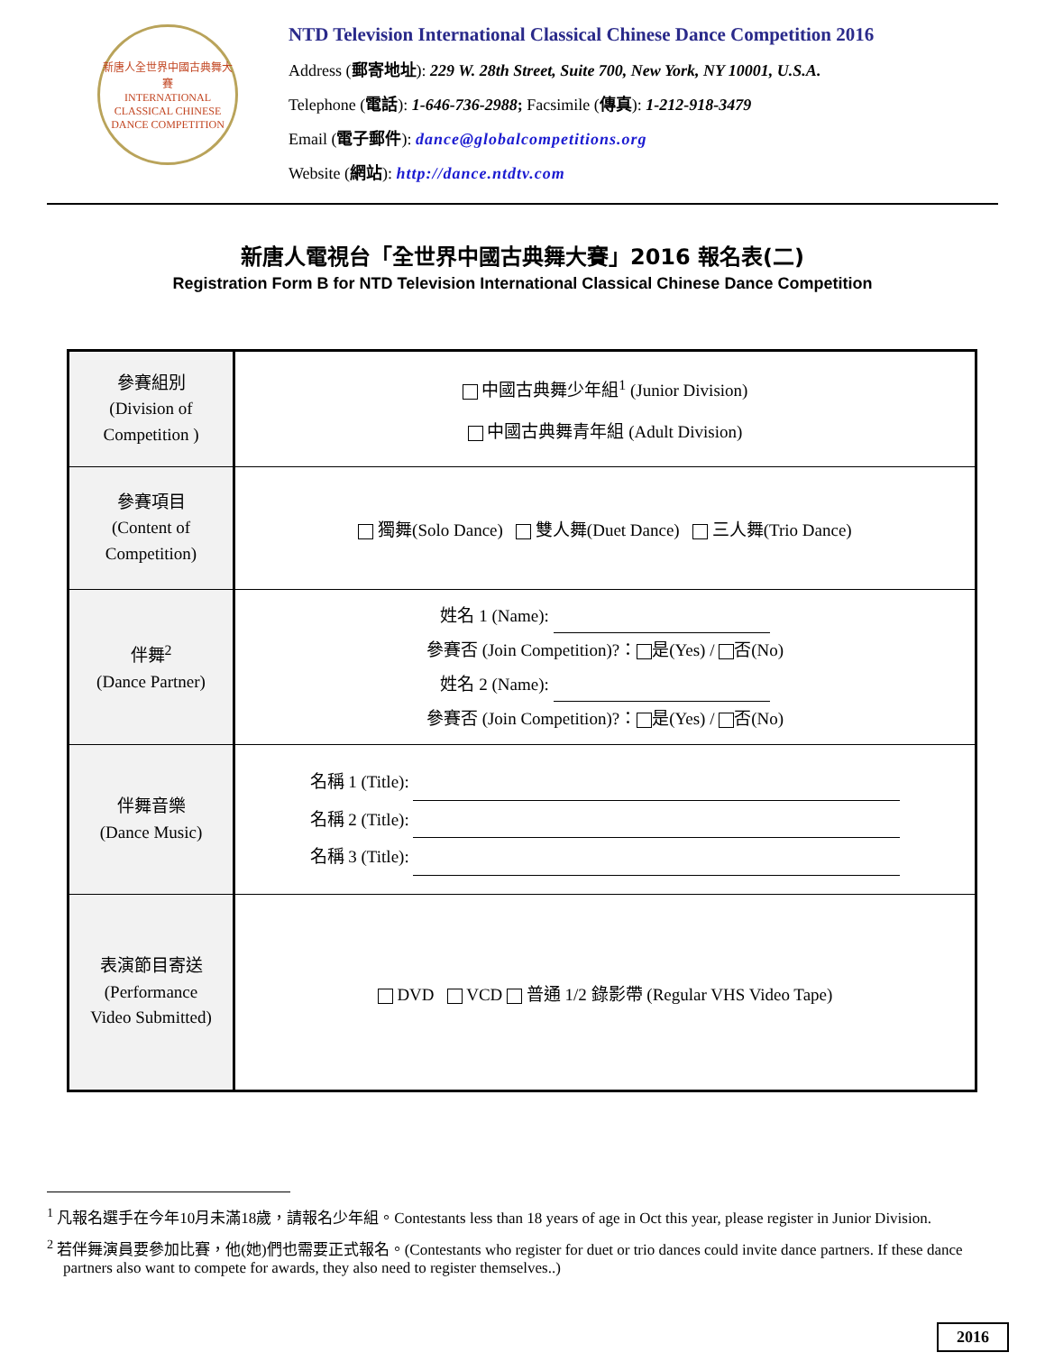新唐人全世界中國古典舞大賽
INTERNATIONAL CLASSICAL CHINESE DANCE COMPETITION
NTD Television International Classical Chinese Dance Competition 2016
Address (郵寄地址): 229 W. 28th Street, Suite 700, New York, NY 10001, U.S.A.
Telephone (電話): 1-646-736-2988; Facsimile (傳真): 1-212-918-3479
Email (電子郵件): dance@globalcompetitions.org
Website (網站): http://dance.ntdtv.com
新唐人電視台「全世界中國古典舞大賽」2016 報名表(二)
Registration Form B for NTD Television International Classical Chinese Dance Competition
| 參賽組別 (Division of Competition ) | 中國古典舞少年組<sup>1</sup> (Junior Division) 中國古典舞青年組 (Adult Division) |
| 參賽項目 (Content of Competition) | 獨舞(Solo Dance) 雙人舞(Duet Dance) 三人舞(Trio Dance) |
| 伴舞<sup>2</sup> (Dance Partner) | 姓名 1 (Name): 參賽否 (Join Competition)?： 是(Yes) / 否(No) 姓名 2 (Name): 參賽否 (Join Competition)?： 是(Yes) / 否(No) |
| 伴舞音樂 (Dance Music) | 名稱 1 (Title): 名稱 2 (Title): 名稱 3 (Title): |
| 表演節目寄送 (Performance Video Submitted) | DVD VCD 普通 1/2 錄影帶 (Regular VHS Video Tape) |
<sup>1</sup> 凡報名選手在今年10月未滿18歲，請報名少年組。Contestants less than 18 years of age in Oct this year, please register in Junior Division.
<sup>2</sup> 若伴舞演員要參加比賽，他(她)們也需要正式報名。(Contestants who register for duet or trio dances could invite dance partners. If these dance partners also want to compete for awards, they also need to register themselves..)
2016